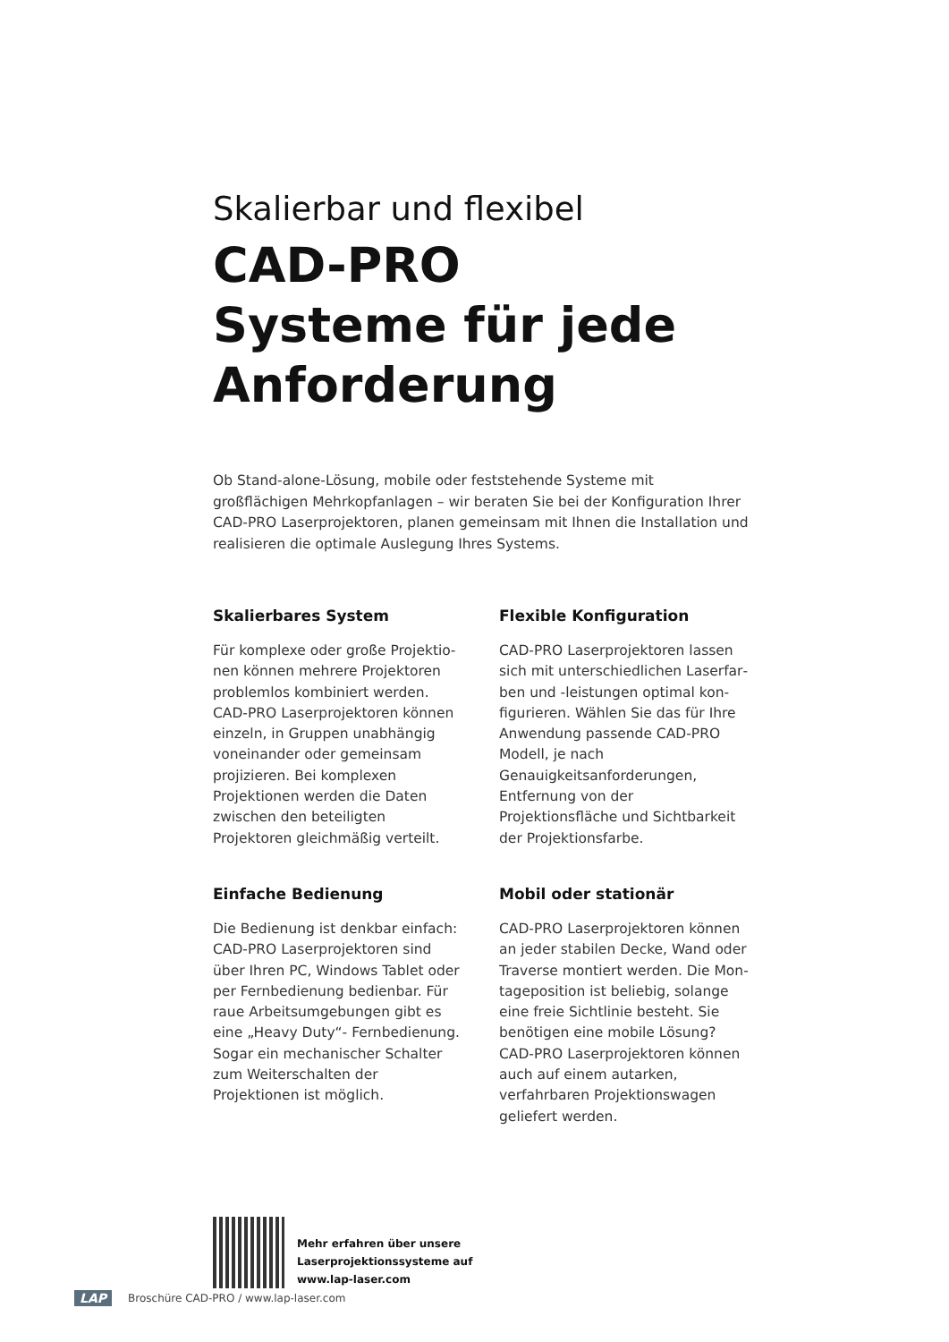Skalierbar und flexibel
CAD-PRO
Systeme für jede
Anforderung
Ob Stand-alone-Lösung, mobile oder feststehende Systeme mit großflächigen Mehrkopfanlagen – wir beraten Sie bei der Konfiguration Ihrer CAD-PRO Laser­projektoren, planen gemeinsam mit Ihnen die Installation und realisieren die optimale Auslegung Ihres Systems.
Skalierbares System
Für komplexe oder große Projektio­nen können mehrere Projektoren problemlos kombiniert werden. CAD-PRO Laserprojektoren können ein­zeln, in Gruppen unabhängig vonei­nander oder gemeinsam projizieren. Bei komplexen Projektionen werden die Daten zwischen den beteiligten Projektoren gleichmäßig verteilt.
Einfache Bedienung
Die Bedienung ist denkbar einfach: CAD-PRO Laserprojektoren sind über Ihren PC, Windows Tablet oder per Fernbedienung bedienbar. Für raue Arbeitsumgebungen gibt es eine „Heavy Duty“- Fernbedienung. Sogar ein mechanischer Schalter zum Weiterschalten der Projektionen ist möglich.
Flexible Konfiguration
CAD-PRO Laserprojektoren lassen sich mit unterschiedlichen Laserfar­ben und -leistungen optimal kon­figurieren. Wählen Sie das für Ihre An­wendung passende CAD-PRO Modell, je nach Genauigkeitsanforderungen, Entfernung von der Projektionsfläche und Sichtbarkeit der Projektionsfarbe.
Mobil oder stationär
CAD-PRO Laserprojektoren können an jeder stabilen Decke, Wand oder Traverse montiert werden. Die Mon­tageposition ist beliebig, solange eine freie Sichtlinie besteht. Sie benötigen eine mobile Lösung? CAD-PRO Laser­projektoren können auch auf einem autarken, verfahrbaren Projektions­wagen geliefert werden.
Mehr erfahren über unsere
Laserprojektionssysteme auf
www.lap-laser.com
LAP Broschüre CAD-PRO / www.lap-laser.com